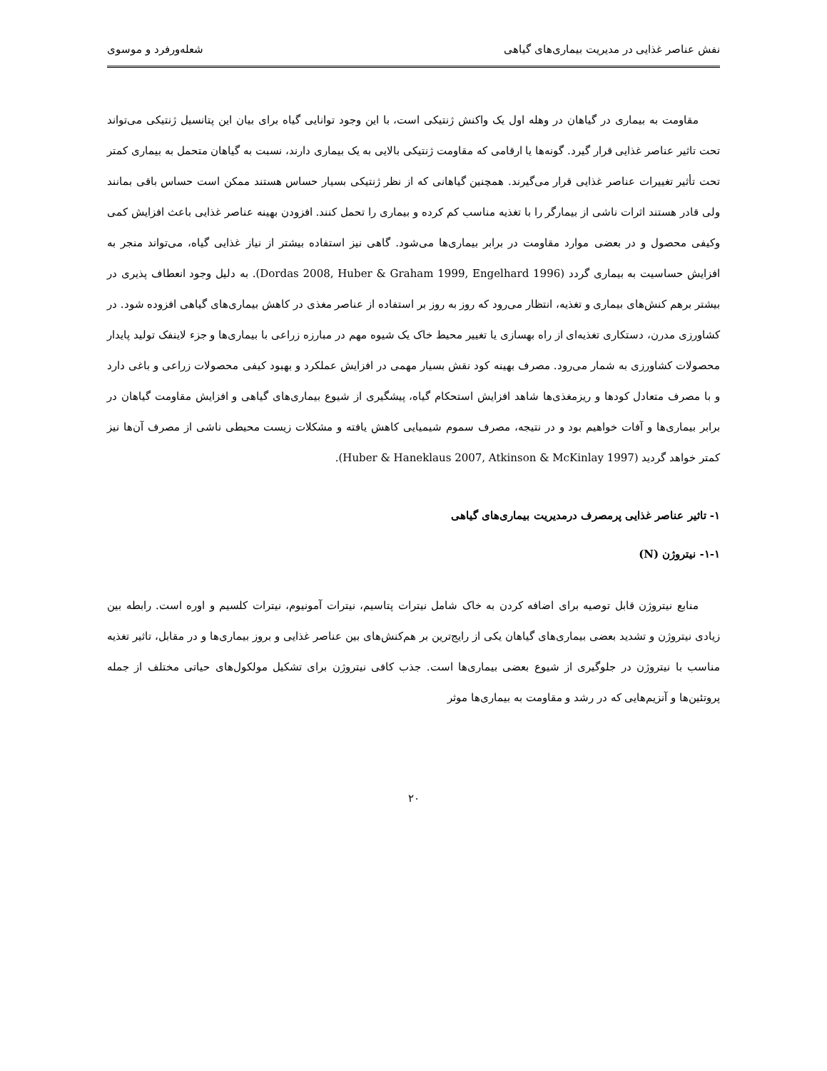نفش عناصر غذایی در مدیریت بیماری‌های گیاهی شعله‌ورفرد و موسوی
مقاومت به بیماری در گیاهان در وهله اول یک واکنش ژنتیکی است، با این وجود توانایی گیاه برای بیان این پتانسیل ژنتیکی می‌تواند تحت تاثیر عناصر غذایی قرار گیرد. گونه‌ها یا ارقامی که مقاومت ژنتیکی بالایی به یک بیماری دارند، نسبت به گیاهان متحمل به بیماری کمتر تحت تأثیر تغییرات عناصر غذایی قرار می‌گیرند. همچنین گیاهانی که از نظر ژنتیکی بسیار حساس هستند ممکن است حساس باقی بمانند ولی قادر هستند اثرات ناشی از بیمارگر را با تغذیه مناسب کم کرده و بیماری را تحمل کنند. افزودن بهینه عناصر غذایی باعث افزایش کمی وکیفی محصول و در بعضی موارد مقاومت در برابر بیماری‌ها می‌شود. گاهی نیز استفاده بیشتر از نیاز غذایی گیاه، می‌تواند منجر به افزایش حساسیت به بیماری گردد (Dordas 2008, Huber & Graham 1999, Engelhard 1996). به دلیل وجود انعطاف پذیری در بیشتر برهم کنش‌های بیماری و تغذیه، انتظار می‌رود که روز به روز بر استفاده از عناصر مغذی در کاهش بیماری‌های گیاهی افزوده شود. در کشاورزی مدرن، دستکاری تغذیه‌ای از راه بهسازی یا تغییر محیط خاک یک شیوه مهم در مبارزه زراعی با بیماری‌ها و جزء لاینفک تولید پایدار محصولات کشاورزی به شمار می‌رود. مصرف بهینه کود نقش بسیار مهمی در افزایش عملکرد و بهبود کیفی محصولات زراعی و باغی دارد و با مصرف متعادل کودها و ریزمغذی‌ها شاهد افزایش استحکام گیاه، پیشگیری از شیوع بیماری‌های گیاهی و افزایش مقاومت گیاهان در برابر بیماری‌ها و آفات خواهیم بود و در نتیجه، مصرف سموم شیمیایی کاهش یافته و مشکلات زیست محیطی ناشی از مصرف آن‌ها نیز کمتر خواهد گردید (Huber & Haneklaus 2007, Atkinson & McKinlay 1997).
۱- تاثیر عناصر غذایی پرمصرف درمدیریت بیماری‌های گیاهی
۱-۱- نیتروژن (N)
منابع نیتروژن قابل توصیه برای اضافه کردن به خاک شامل نیترات پتاسیم، نیترات آمونیوم، نیترات کلسیم و اوره است. رابطه بین زیادی نیتروژن و تشدید بعضی بیماری‌های گیاهان یکی از رایج‌ترین بر هم‌کنش‌های بین عناصر غذایی و بروز بیماری‌ها و در مقابل، تاثیر تغذیه مناسب با نیتروژن در جلوگیری از شیوع بعضی بیماری‌ها است. جذب کافی نیتروژن برای تشکیل مولکول‌های حیاتی مختلف از جمله پروتئین‌ها و آنزیم‌هایی که در رشد و مقاومت به بیماری‌ها موثر
۲۰